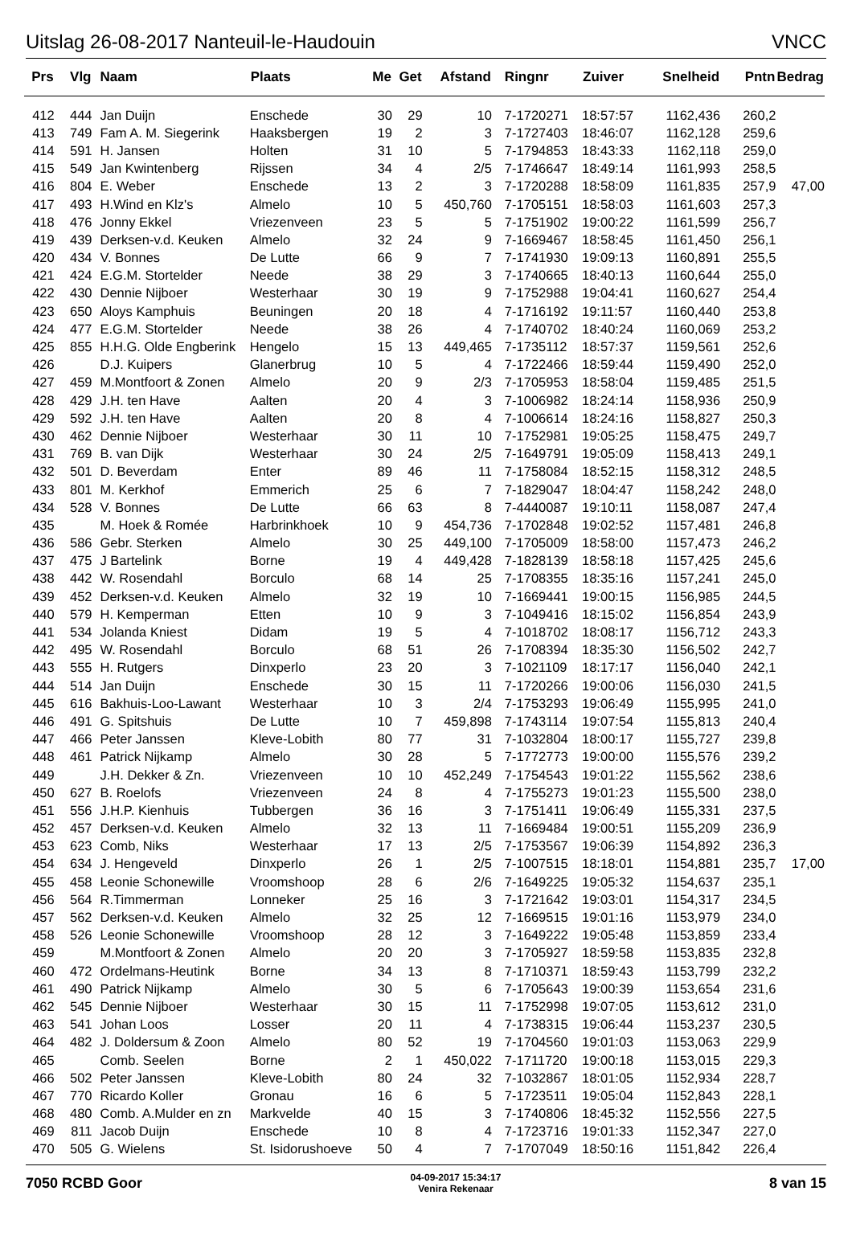Uitslag 26-08-2017 Nanteuil-le-Haudouin VNCC
| Prs | Vlg | Naam | Plaats | Me | Get | Afstand | Ringnr | Zuiver | Snelheid | Pntn | Bedrag |
| --- | --- | --- | --- | --- | --- | --- | --- | --- | --- | --- | --- |
| 412 | 444 | Jan Duijn | Enschede | 30 | 29 | 10 | 7-1720271 | 18:57:57 | 1162,436 | 260,2 | |
| 413 | 749 | Fam A. M. Siegerink | Haaksbergen | 19 | 2 | 3 | 7-1727403 | 18:46:07 | 1162,128 | 259,6 | |
| 414 | 591 | H. Jansen | Holten | 31 | 10 | 5 | 7-1794853 | 18:43:33 | 1162,118 | 259,0 | |
| 415 | 549 | Jan Kwintenberg | Rijssen | 34 | 4 | 2/5 | 7-1746647 | 18:49:14 | 1161,993 | 258,5 | |
| 416 | 804 | E. Weber | Enschede | 13 | 2 | 3 | 7-1720288 | 18:58:09 | 1161,835 | 257,9 | 47,00 |
| 417 | 493 | H.Wind en Klz's | Almelo | 10 | 5 | 450,760 | 7-1705151 | 18:58:03 | 1161,603 | 257,3 | |
| 418 | 476 | Jonny Ekkel | Vriezenveen | 23 | 5 | 5 | 7-1751902 | 19:00:22 | 1161,599 | 256,7 | |
| 419 | 439 | Derksen-v.d. Keuken | Almelo | 32 | 24 | 9 | 7-1669467 | 18:58:45 | 1161,450 | 256,1 | |
| 420 | 434 | V. Bonnes | De Lutte | 66 | 9 | 7 | 7-1741930 | 19:09:13 | 1160,891 | 255,5 | |
| 421 | 424 | E.G.M. Stortelder | Neede | 38 | 29 | 3 | 7-1740665 | 18:40:13 | 1160,644 | 255,0 | |
| 422 | 430 | Dennie Nijboer | Westerhaar | 30 | 19 | 9 | 7-1752988 | 19:04:41 | 1160,627 | 254,4 | |
| 423 | 650 | Aloys Kamphuis | Beuningen | 20 | 18 | 4 | 7-1716192 | 19:11:57 | 1160,440 | 253,8 | |
| 424 | 477 | E.G.M. Stortelder | Neede | 38 | 26 | 4 | 7-1740702 | 18:40:24 | 1160,069 | 253,2 | |
| 425 | 855 | H.H.G. Olde Engberink | Hengelo | 15 | 13 | 449,465 | 7-1735112 | 18:57:37 | 1159,561 | 252,6 | |
| 426 | | D.J. Kuipers | Glanerbrug | 10 | 5 | 4 | 7-1722466 | 18:59:44 | 1159,490 | 252,0 | |
| 427 | 459 | M.Montfoort & Zonen | Almelo | 20 | 9 | 2/3 | 7-1705953 | 18:58:04 | 1159,485 | 251,5 | |
| 428 | 429 | J.H. ten Have | Aalten | 20 | 4 | 3 | 7-1006982 | 18:24:14 | 1158,936 | 250,9 | |
| 429 | 592 | J.H. ten Have | Aalten | 20 | 8 | 4 | 7-1006614 | 18:24:16 | 1158,827 | 250,3 | |
| 430 | 462 | Dennie Nijboer | Westerhaar | 30 | 11 | 10 | 7-1752981 | 19:05:25 | 1158,475 | 249,7 | |
| 431 | 769 | B. van Dijk | Westerhaar | 30 | 24 | 2/5 | 7-1649791 | 19:05:09 | 1158,413 | 249,1 | |
| 432 | 501 | D. Beverdam | Enter | 89 | 46 | 11 | 7-1758084 | 18:52:15 | 1158,312 | 248,5 | |
| 433 | 801 | M. Kerkhof | Emmerich | 25 | 6 | 7 | 7-1829047 | 18:04:47 | 1158,242 | 248,0 | |
| 434 | 528 | V. Bonnes | De Lutte | 66 | 63 | 8 | 7-4440087 | 19:10:11 | 1158,087 | 247,4 | |
| 435 | | M. Hoek & Romée | Harbrinkhoek | 10 | 9 | 454,736 | 7-1702848 | 19:02:52 | 1157,481 | 246,8 | |
| 436 | 586 | Gebr. Sterken | Almelo | 30 | 25 | 449,100 | 7-1705009 | 18:58:00 | 1157,473 | 246,2 | |
| 437 | 475 | J Bartelink | Borne | 19 | 4 | 449,428 | 7-1828139 | 18:58:18 | 1157,425 | 245,6 | |
| 438 | 442 | W. Rosendahl | Borculo | 68 | 14 | 25 | 7-1708355 | 18:35:16 | 1157,241 | 245,0 | |
| 439 | 452 | Derksen-v.d. Keuken | Almelo | 32 | 19 | 10 | 7-1669441 | 19:00:15 | 1156,985 | 244,5 | |
| 440 | 579 | H. Kemperman | Etten | 10 | 9 | 3 | 7-1049416 | 18:15:02 | 1156,854 | 243,9 | |
| 441 | 534 | Jolanda Kniest | Didam | 19 | 5 | 4 | 7-1018702 | 18:08:17 | 1156,712 | 243,3 | |
| 442 | 495 | W. Rosendahl | Borculo | 68 | 51 | 26 | 7-1708394 | 18:35:30 | 1156,502 | 242,7 | |
| 443 | 555 | H. Rutgers | Dinxperlo | 23 | 20 | 3 | 7-1021109 | 18:17:17 | 1156,040 | 242,1 | |
| 444 | 514 | Jan Duijn | Enschede | 30 | 15 | 11 | 7-1720266 | 19:00:06 | 1156,030 | 241,5 | |
| 445 | 616 | Bakhuis-Loo-Lawant | Westerhaar | 10 | 3 | 2/4 | 7-1753293 | 19:06:49 | 1155,995 | 241,0 | |
| 446 | 491 | G. Spitshuis | De Lutte | 10 | 7 | 459,898 | 7-1743114 | 19:07:54 | 1155,813 | 240,4 | |
| 447 | 466 | Peter Janssen | Kleve-Lobith | 80 | 77 | 31 | 7-1032804 | 18:00:17 | 1155,727 | 239,8 | |
| 448 | 461 | Patrick Nijkamp | Almelo | 30 | 28 | 5 | 7-1772773 | 19:00:00 | 1155,576 | 239,2 | |
| 449 | | J.H. Dekker & Zn. | Vriezenveen | 10 | 10 | 452,249 | 7-1754543 | 19:01:22 | 1155,562 | 238,6 | |
| 450 | 627 | B. Roelofs | Vriezenveen | 24 | 8 | 4 | 7-1755273 | 19:01:23 | 1155,500 | 238,0 | |
| 451 | 556 | J.H.P. Kienhuis | Tubbergen | 36 | 16 | 3 | 7-1751411 | 19:06:49 | 1155,331 | 237,5 | |
| 452 | 457 | Derksen-v.d. Keuken | Almelo | 32 | 13 | 11 | 7-1669484 | 19:00:51 | 1155,209 | 236,9 | |
| 453 | 623 | Comb, Niks | Westerhaar | 17 | 13 | 2/5 | 7-1753567 | 19:06:39 | 1154,892 | 236,3 | |
| 454 | 634 | J. Hengeveld | Dinxperlo | 26 | 1 | 2/5 | 7-1007515 | 18:18:01 | 1154,881 | 235,7 | 17,00 |
| 455 | 458 | Leonie Schonewille | Vroomshoop | 28 | 6 | 2/6 | 7-1649225 | 19:05:32 | 1154,637 | 235,1 | |
| 456 | 564 | R.Timmerman | Lonneker | 25 | 16 | 3 | 7-1721642 | 19:03:01 | 1154,317 | 234,5 | |
| 457 | 562 | Derksen-v.d. Keuken | Almelo | 32 | 25 | 12 | 7-1669515 | 19:01:16 | 1153,979 | 234,0 | |
| 458 | 526 | Leonie Schonewille | Vroomshoop | 28 | 12 | 3 | 7-1649222 | 19:05:48 | 1153,859 | 233,4 | |
| 459 | | M.Montfoort & Zonen | Almelo | 20 | 20 | 3 | 7-1705927 | 18:59:58 | 1153,835 | 232,8 | |
| 460 | 472 | Ordelmans-Heutink | Borne | 34 | 13 | 8 | 7-1710371 | 18:59:43 | 1153,799 | 232,2 | |
| 461 | 490 | Patrick Nijkamp | Almelo | 30 | 5 | 6 | 7-1705643 | 19:00:39 | 1153,654 | 231,6 | |
| 462 | 545 | Dennie Nijboer | Westerhaar | 30 | 15 | 11 | 7-1752998 | 19:07:05 | 1153,612 | 231,0 | |
| 463 | 541 | Johan Loos | Losser | 20 | 11 | 4 | 7-1738315 | 19:06:44 | 1153,237 | 230,5 | |
| 464 | 482 | J. Doldersum & Zoon | Almelo | 80 | 52 | 19 | 7-1704560 | 19:01:03 | 1153,063 | 229,9 | |
| 465 | | Comb. Seelen | Borne | 2 | 1 | 450,022 | 7-1711720 | 19:00:18 | 1153,015 | 229,3 | |
| 466 | 502 | Peter Janssen | Kleve-Lobith | 80 | 24 | 32 | 7-1032867 | 18:01:05 | 1152,934 | 228,7 | |
| 467 | 770 | Ricardo Koller | Gronau | 16 | 6 | 5 | 7-1723511 | 19:05:04 | 1152,843 | 228,1 | |
| 468 | 480 | Comb. A.Mulder en zn | Markvelde | 40 | 15 | 3 | 7-1740806 | 18:45:32 | 1152,556 | 227,5 | |
| 469 | 811 | Jacob Duijn | Enschede | 10 | 8 | 4 | 7-1723716 | 19:01:33 | 1152,347 | 227,0 | |
| 470 | 505 | G. Wielens | St. Isidorushoeve | 50 | 4 | 7 | 7-1707049 | 18:50:16 | 1151,842 | 226,4 | |
7050 RCBD Goor
04-09-2017 15:34:17
Venira Rekenaar
8 van 15